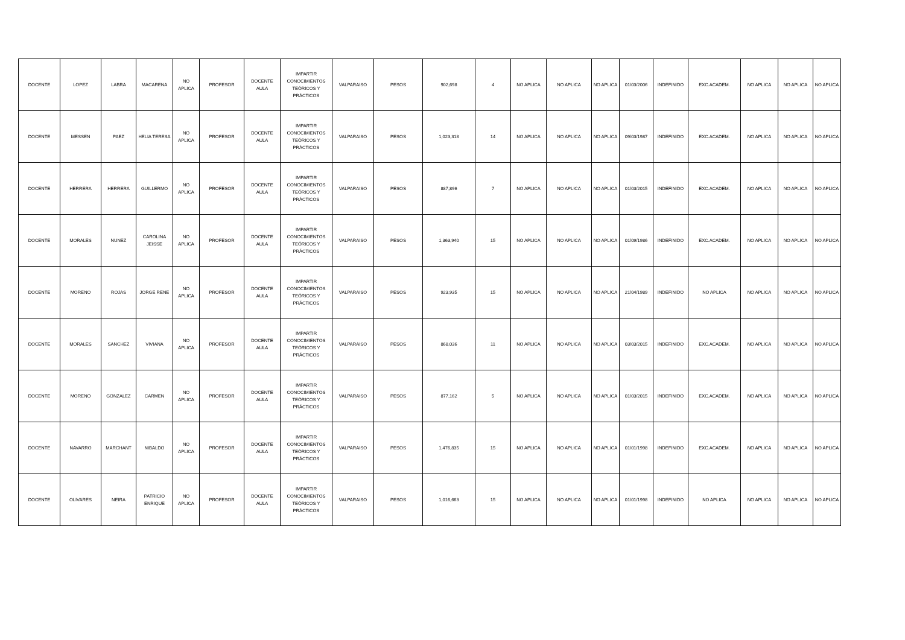| DOCENTE | LOPEZ | LABRA | MACARENA | NO APLICA | PROFESOR | DOCENTE AULA | IMPARTIR CONOCIMIENTOS TEÓRICOS Y PRÁCTICOS | VALPARAISO | PESOS | 902,698 | 4 | NO APLICA | NO APLICA | NO APLICA | 01/03/2006 | INDEFINIDO | EXC.ACADEM. | NO APLICA | NO APLICA | NO APLICA |
| DOCENTE | MESSEN | PAEZ | HELIA TERESA | NO APLICA | PROFESOR | DOCENTE AULA | IMPARTIR CONOCIMIENTOS TEÓRICOS Y PRÁCTICOS | VALPARAISO | PESOS | 1,023,318 | 14 | NO APLICA | NO APLICA | NO APLICA | 09/03/1987 | INDEFINIDO | EXC.ACADEM. | NO APLICA | NO APLICA | NO APLICA |
| DOCENTE | HERRERA | HERRERA | GUILLERMO | NO APLICA | PROFESOR | DOCENTE AULA | IMPARTIR CONOCIMIENTOS TEÓRICOS Y PRÁCTICOS | VALPARAISO | PESOS | 887,896 | 7 | NO APLICA | NO APLICA | NO APLICA | 01/03/2015 | INDEFINIDO | EXC.ACADEM. | NO APLICA | NO APLICA | NO APLICA |
| DOCENTE | MORALES | NUNEZ | CAROLINA JEISSE | NO APLICA | PROFESOR | DOCENTE AULA | IMPARTIR CONOCIMIENTOS TEÓRICOS Y PRÁCTICOS | VALPARAISO | PESOS | 1,363,940 | 15 | NO APLICA | NO APLICA | NO APLICA | 01/09/1986 | INDEFINIDO | EXC.ACADEM. | NO APLICA | NO APLICA | NO APLICA |
| DOCENTE | MORENO | ROJAS | JORGE RENE | NO APLICA | PROFESOR | DOCENTE AULA | IMPARTIR CONOCIMIENTOS TEÓRICOS Y PRÁCTICOS | VALPARAISO | PESOS | 923,935 | 15 | NO APLICA | NO APLICA | NO APLICA | 21/04/1989 | INDEFINIDO | NO APLICA | NO APLICA | NO APLICA | NO APLICA |
| DOCENTE | MORALES | SANCHEZ | VIVIANA | NO APLICA | PROFESOR | DOCENTE AULA | IMPARTIR CONOCIMIENTOS TEÓRICOS Y PRÁCTICOS | VALPARAISO | PESOS | 868,036 | 11 | NO APLICA | NO APLICA | NO APLICA | 03/03/2015 | INDEFINIDO | EXC.ACADEM. | NO APLICA | NO APLICA | NO APLICA |
| DOCENTE | MORENO | GONZALEZ | CARMEN | NO APLICA | PROFESOR | DOCENTE AULA | IMPARTIR CONOCIMIENTOS TEÓRICOS Y PRÁCTICOS | VALPARAISO | PESOS | 877,162 | 5 | NO APLICA | NO APLICA | NO APLICA | 01/03/2015 | INDEFINIDO | EXC.ACADEM. | NO APLICA | NO APLICA | NO APLICA |
| DOCENTE | NAVARRO | MARCHANT | NIBALDO | NO APLICA | PROFESOR | DOCENTE AULA | IMPARTIR CONOCIMIENTOS TEÓRICOS Y PRÁCTICOS | VALPARAISO | PESOS | 1,476,835 | 15 | NO APLICA | NO APLICA | NO APLICA | 01/01/1998 | INDEFINIDO | EXC.ACADEM. | NO APLICA | NO APLICA | NO APLICA |
| DOCENTE | OLIVARES | NEIRA | PATRICIO ENRIQUE | NO APLICA | PROFESOR | DOCENTE AULA | IMPARTIR CONOCIMIENTOS TEÓRICOS Y PRÁCTICOS | VALPARAISO | PESOS | 1,016,663 | 15 | NO APLICA | NO APLICA | NO APLICA | 01/01/1998 | INDEFINIDO | NO APLICA | NO APLICA | NO APLICA | NO APLICA |